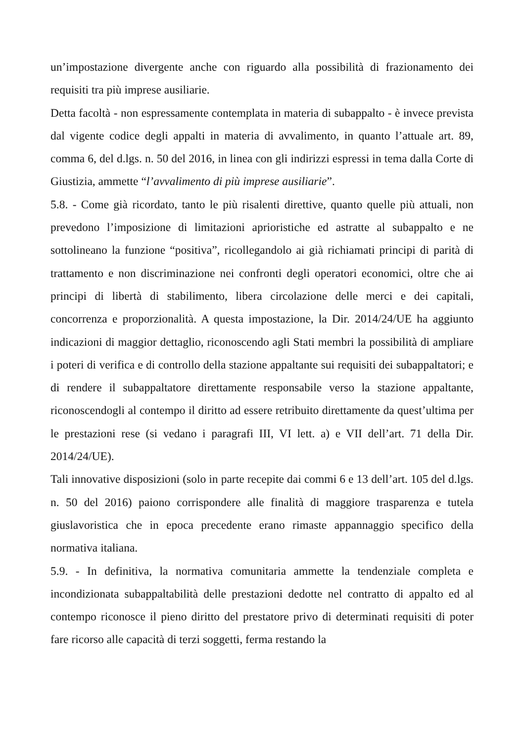un’impostazione divergente anche con riguardo alla possibilità di frazionamento dei requisiti tra più imprese ausiliarie.
Detta facoltà - non espressamente contemplata in materia di subappalto - è invece prevista dal vigente codice degli appalti in materia di avvalimento, in quanto l’attuale art. 89, comma 6, del d.lgs. n. 50 del 2016, in linea con gli indirizzi espressi in tema dalla Corte di Giustizia, ammette “l’avvalimento di più imprese ausiliarie”.
5.8. - Come già ricordato, tanto le più risalenti direttive, quanto quelle più attuali, non prevedono l’imposizione di limitazioni aprioristiche ed astratte al subappalto e ne sottolineano la funzione “positiva”, ricollegandolo ai già richiamati principi di parità di trattamento e non discriminazione nei confronti degli operatori economici, oltre che ai principi di libertà di stabilimento, libera circolazione delle merci e dei capitali, concorrenza e proporzionalità. A questa impostazione, la Dir. 2014/24/UE ha aggiunto indicazioni di maggior dettaglio, riconoscendo agli Stati membri la possibilità di ampliare i poteri di verifica e di controllo della stazione appaltante sui requisiti dei subappaltatori; e di rendere il subappaltatore direttamente responsabile verso la stazione appaltante, riconoscendogli al contempo il diritto ad essere retribuito direttamente da quest’ultima per le prestazioni rese (si vedano i paragrafi III, VI lett. a) e VII dell’art. 71 della Dir. 2014/24/UE).
Tali innovative disposizioni (solo in parte recepite dai commi 6 e 13 dell’art. 105 del d.lgs. n. 50 del 2016) paiono corrispondere alle finalità di maggiore trasparenza e tutela giuslavoristica che in epoca precedente erano rimaste appannaggio specifico della normativa italiana.
5.9. - In definitiva, la normativa comunitaria ammette la tendenziale completa e incondizionata subappaltabilità delle prestazioni dedotte nel contratto di appalto ed al contempo riconosce il pieno diritto del prestatore privo di determinati requisiti di poter fare ricorso alle capacità di terzi soggetti, ferma restando la